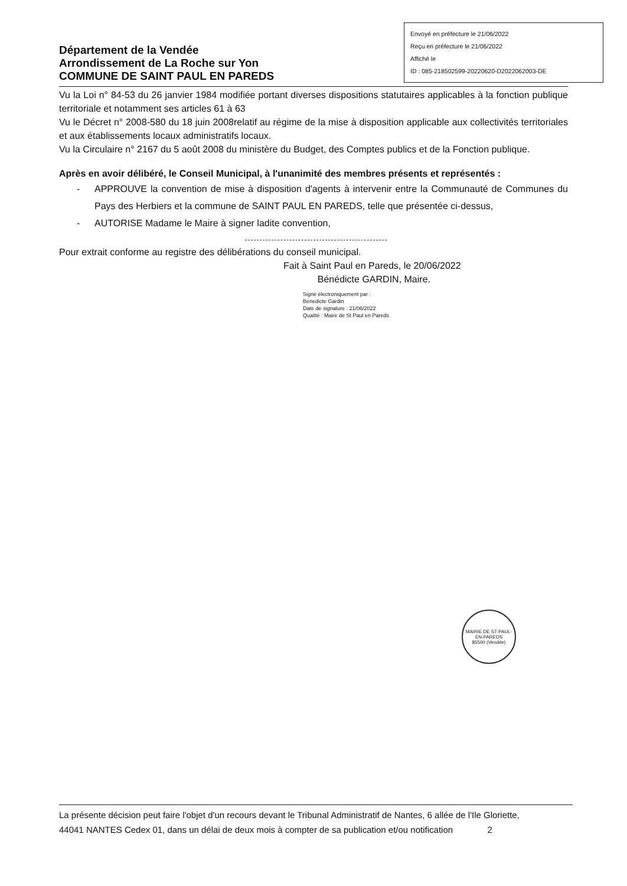Département de la Vendée
Arrondissement de La Roche sur Yon
COMMUNE DE SAINT PAUL EN PAREDS
Envoyé en préfecture le 21/06/2022
Reçu en préfecture le 21/06/2022
Affiché le
ID : 085-218502599-20220620-D2022062003-DE
Vu la Loi n° 84-53 du 26 janvier 1984 modifiée portant diverses dispositions statutaires applicables à la fonction publique territoriale et notamment ses articles 61 à 63
Vu le Décret n° 2008-580 du 18 juin 2008relatif au régime de la mise à disposition applicable aux collectivités territoriales et aux établissements locaux administratifs locaux.
Vu la Circulaire n° 2167 du 5 août 2008 du ministère du Budget, des Comptes publics et de la Fonction publique.
Après en avoir délibéré, le Conseil Municipal, à l'unanimité des membres présents et représentés :
- APPROUVE la convention de mise à disposition d'agents à intervenir entre la Communauté de Communes du Pays des Herbiers et la commune de SAINT PAUL EN PAREDS, telle que présentée ci-dessus,
- AUTORISE Madame le Maire à signer ladite convention,
Pour extrait conforme au registre des délibérations du conseil municipal.
Fait à Saint Paul en Pareds, le 20/06/2022
Bénédicte GARDIN, Maire.
Signé électroniquement par :
Benedicte Gardin
Date de signature : 21/06/2022
Qualité : Maire de St Paul en Pareds
MAIRIE DE ST-PAUL-EN-PAREDS
85500 (Vendée)
La présente décision peut faire l'objet d'un recours devant le Tribunal Administratif de Nantes, 6 allée de l'Ile Gloriette,
44041 NANTES Cedex 01, dans un délai de deux mois à compter de sa publication et/ou notification 2